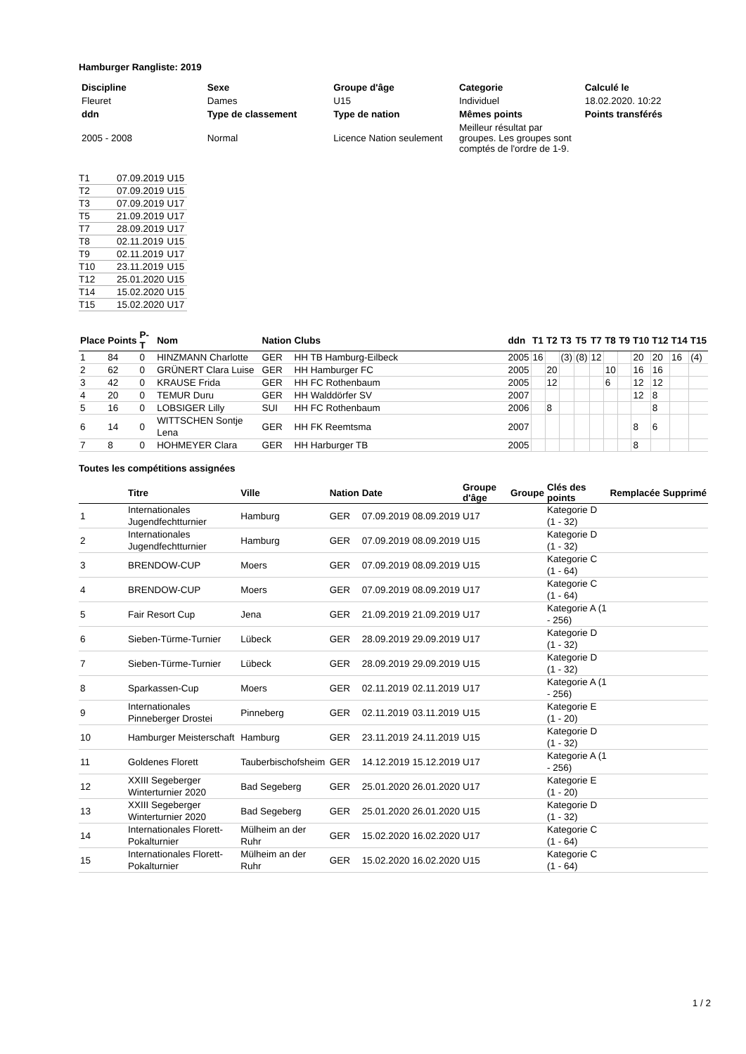Hamburger Rangliste: 2019
| Discipline | Sexe | Groupe d'âge | Categorie | Calculé le |
| Fleuret | Dames | U15 | Individuel | 18.02.2020. 10:22 |
| ddn | Type de classement | Type de nation | Mêmes points | Points transférés |
| 2005 - 2008 | Normal | Licence Nation seulement | Meilleur résultat par groupes. Les groupes sont comptés de l'ordre de 1-9. | |
| T1 | 07.09.2019 | U15 |
| T2 | 07.09.2019 | U15 |
| T3 | 07.09.2019 | U17 |
| T5 | 21.09.2019 | U17 |
| T7 | 28.09.2019 | U17 |
| T8 | 02.11.2019 | U15 |
| T9 | 02.11.2019 | U17 |
| T10 | 23.11.2019 | U15 |
| T12 | 25.01.2020 | U15 |
| T14 | 15.02.2020 | U15 |
| T15 | 15.02.2020 | U17 |
| Place | Points | P-T | Nom | Nation | Clubs | ddn | T1 | T2 | T3 | T5 | T7 | T8 | T9 | T10 | T12 | T14 | T15 |
| --- | --- | --- | --- | --- | --- | --- | --- | --- | --- | --- | --- | --- | --- | --- | --- | --- | --- |
| 1 | 84 | 0 | HINZMANN Charlotte | GER | HH TB Hamburg-Eilbeck | 2005 | 16 | | (3) | (8) | 12 | | | 20 | 20 | 16 | (4) |
| 2 | 62 | 0 | GRÜNERT Clara Luise | GER | HH Hamburger FC | 2005 | | 20 | | | | 10 | | 16 | 16 | | |
| 3 | 42 | 0 | KRAUSE Frida | GER | HH FC Rothenbaum | 2005 | | 12 | | | | 6 | | 12 | 12 | | |
| 4 | 20 | 0 | TEMUR Duru | GER | HH Walddörfer SV | 2007 | | | | | | | | 12 | 8 | | |
| 5 | 16 | 0 | LOBSIGER Lilly | SUI | HH FC Rothenbaum | 2006 | | 8 | | | | | | | 8 | | |
| 6 | 14 | 0 | WITTSCHEN Sontje Lena | GER | HH FK Reemtsma | 2007 | | | | | | | | 8 | 6 | | |
| 7 | 8 | 0 | HOHMEYER Clara | GER | HH Harburger TB | 2005 | | | | | | | | 8 | | | |
Toutes les compétitions assignées
| | Titre | Ville | Nation | Date | | Groupe d'âge | Groupe | Clés des points | Remplacée | Supprimé |
| --- | --- | --- | --- | --- | --- | --- | --- | --- | --- | --- |
| 1 | Internationales Jugendfechtturnier | Hamburg | GER | 07.09.2019 | 08.09.2019 | U17 | | Kategorie D (1 - 32) | | |
| 2 | Internationales Jugendfechtturnier | Hamburg | GER | 07.09.2019 | 08.09.2019 | U15 | | Kategorie D (1 - 32) | | |
| 3 | BRENDOW-CUP | Moers | GER | 07.09.2019 | 08.09.2019 | U15 | | Kategorie C (1 - 64) | | |
| 4 | BRENDOW-CUP | Moers | GER | 07.09.2019 | 08.09.2019 | U17 | | Kategorie C (1 - 64) | | |
| 5 | Fair Resort Cup | Jena | GER | 21.09.2019 | 21.09.2019 | U17 | | Kategorie A (1 - 256) | | |
| 6 | Sieben-Türme-Turnier | Lübeck | GER | 28.09.2019 | 29.09.2019 | U17 | | Kategorie D (1 - 32) | | |
| 7 | Sieben-Türme-Turnier | Lübeck | GER | 28.09.2019 | 29.09.2019 | U15 | | Kategorie D (1 - 32) | | |
| 8 | Sparkassen-Cup | Moers | GER | 02.11.2019 | 02.11.2019 | U17 | | Kategorie A (1 - 256) | | |
| 9 | Internationales Pinneberger Drostei | Pinneberg | GER | 02.11.2019 | 03.11.2019 | U15 | | Kategorie E (1 - 20) | | |
| 10 | Hamburger Meisterschaft | Hamburg | GER | 23.11.2019 | 24.11.2019 | U15 | | Kategorie D (1 - 32) | | |
| 11 | Goldenes Florett | Tauberbischofsheim | GER | 14.12.2019 | 15.12.2019 | U17 | | Kategorie A (1 - 256) | | |
| 12 | XXIII Segeberger Winterturnier 2020 | Bad Segeberg | GER | 25.01.2020 | 26.01.2020 | U17 | | Kategorie E (1 - 20) | | |
| 13 | XXIII Segeberger Winterturnier 2020 | Bad Segeberg | GER | 25.01.2020 | 26.01.2020 | U15 | | Kategorie D (1 - 32) | | |
| 14 | Internationales Florett-Pokalturnier | Mülheim an der Ruhr | GER | 15.02.2020 | 16.02.2020 | U17 | | Kategorie C (1 - 64) | | |
| 15 | Internationales Florett-Pokalturnier | Mülheim an der Ruhr | GER | 15.02.2020 | 16.02.2020 | U15 | | Kategorie C (1 - 64) | | |
1 / 2